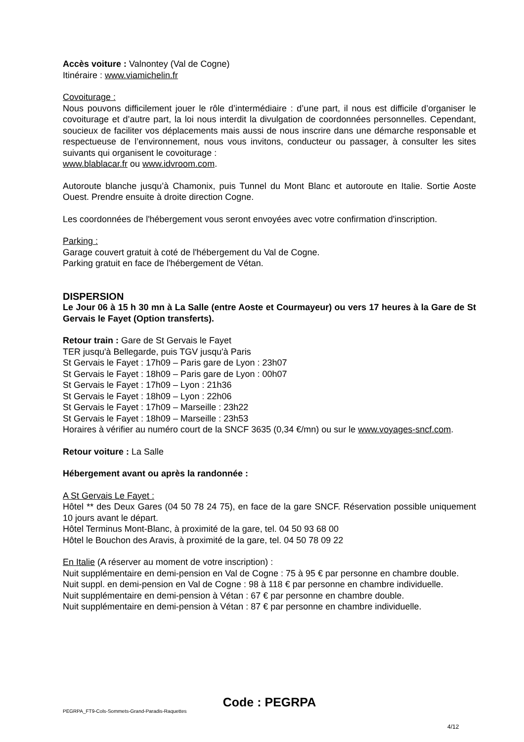Accès voiture : Valnontey (Val de Cogne)
Itinéraire : www.viamichelin.fr
Covoiturage :
Nous pouvons difficilement jouer le rôle d’intermédiaire : d’une part, il nous est difficile d’organiser le covoiturage et d’autre part, la loi nous interdit la divulgation de coordonnées personnelles. Cependant, soucieux de faciliter vos déplacements mais aussi de nous inscrire dans une démarche responsable et respectueuse de l’environnement, nous vous invitons, conducteur ou passager, à consulter les sites suivants qui organisent le covoiturage :
www.blablacar.fr ou www.idvroom.com.
Autoroute blanche jusqu’à Chamonix, puis Tunnel du Mont Blanc et autoroute en Italie. Sortie Aoste Ouest. Prendre ensuite à droite direction Cogne.
Les coordonnées de l'hébergement vous seront envoyées avec votre confirmation d'inscription.
Parking :
Garage couvert gratuit à coté de l'hébergement du Val de Cogne.
Parking gratuit en face de l'hébergement de Vétan.
DISPERSION
Le Jour 06 à 15 h 30 mn à La Salle (entre Aoste et Courmayeur) ou vers 17 heures à la Gare de St Gervais le Fayet (Option transferts).
Retour train : Gare de St Gervais le Fayet
TER jusqu'à Bellegarde, puis TGV jusqu'à Paris
St Gervais le Fayet : 17h09 – Paris gare de Lyon : 23h07
St Gervais le Fayet : 18h09 – Paris gare de Lyon : 00h07
St Gervais le Fayet : 17h09 – Lyon : 21h36
St Gervais le Fayet : 18h09 – Lyon : 22h06
St Gervais le Fayet : 17h09 – Marseille : 23h22
St Gervais le Fayet : 18h09 – Marseille : 23h53
Horaires à vérifier au numéro court de la SNCF 3635 (0,34 €/mn) ou sur le www.voyages-sncf.com.
Retour voiture : La Salle
Hébergement avant ou après la randonnée :
A St Gervais Le Fayet :
Hôtel ** des Deux Gares (04 50 78 24 75), en face de la gare SNCF. Réservation possible uniquement 10 jours avant le départ.
Hôtel Terminus Mont-Blanc, à proximité de la gare, tel. 04 50 93 68 00
Hôtel le Bouchon des Aravis, à proximité de la gare, tel. 04 50 78 09 22
En Italie (A réserver au moment de votre inscription) :
Nuit supplémentaire en demi-pension en Val de Cogne : 75 à 95 € par personne en chambre double.
Nuit suppl. en demi-pension en Val de Cogne : 98 à 118 € par personne en chambre individuelle.
Nuit supplémentaire en demi-pension à Vétan : 67 € par personne en chambre double.
Nuit supplémentaire en demi-pension à Vétan : 87 € par personne en chambre individuelle.
Code : PEGRPA
PEGRPA_FT9-Cols-Sommets-Grand-Paradis-Raquettes
4/12